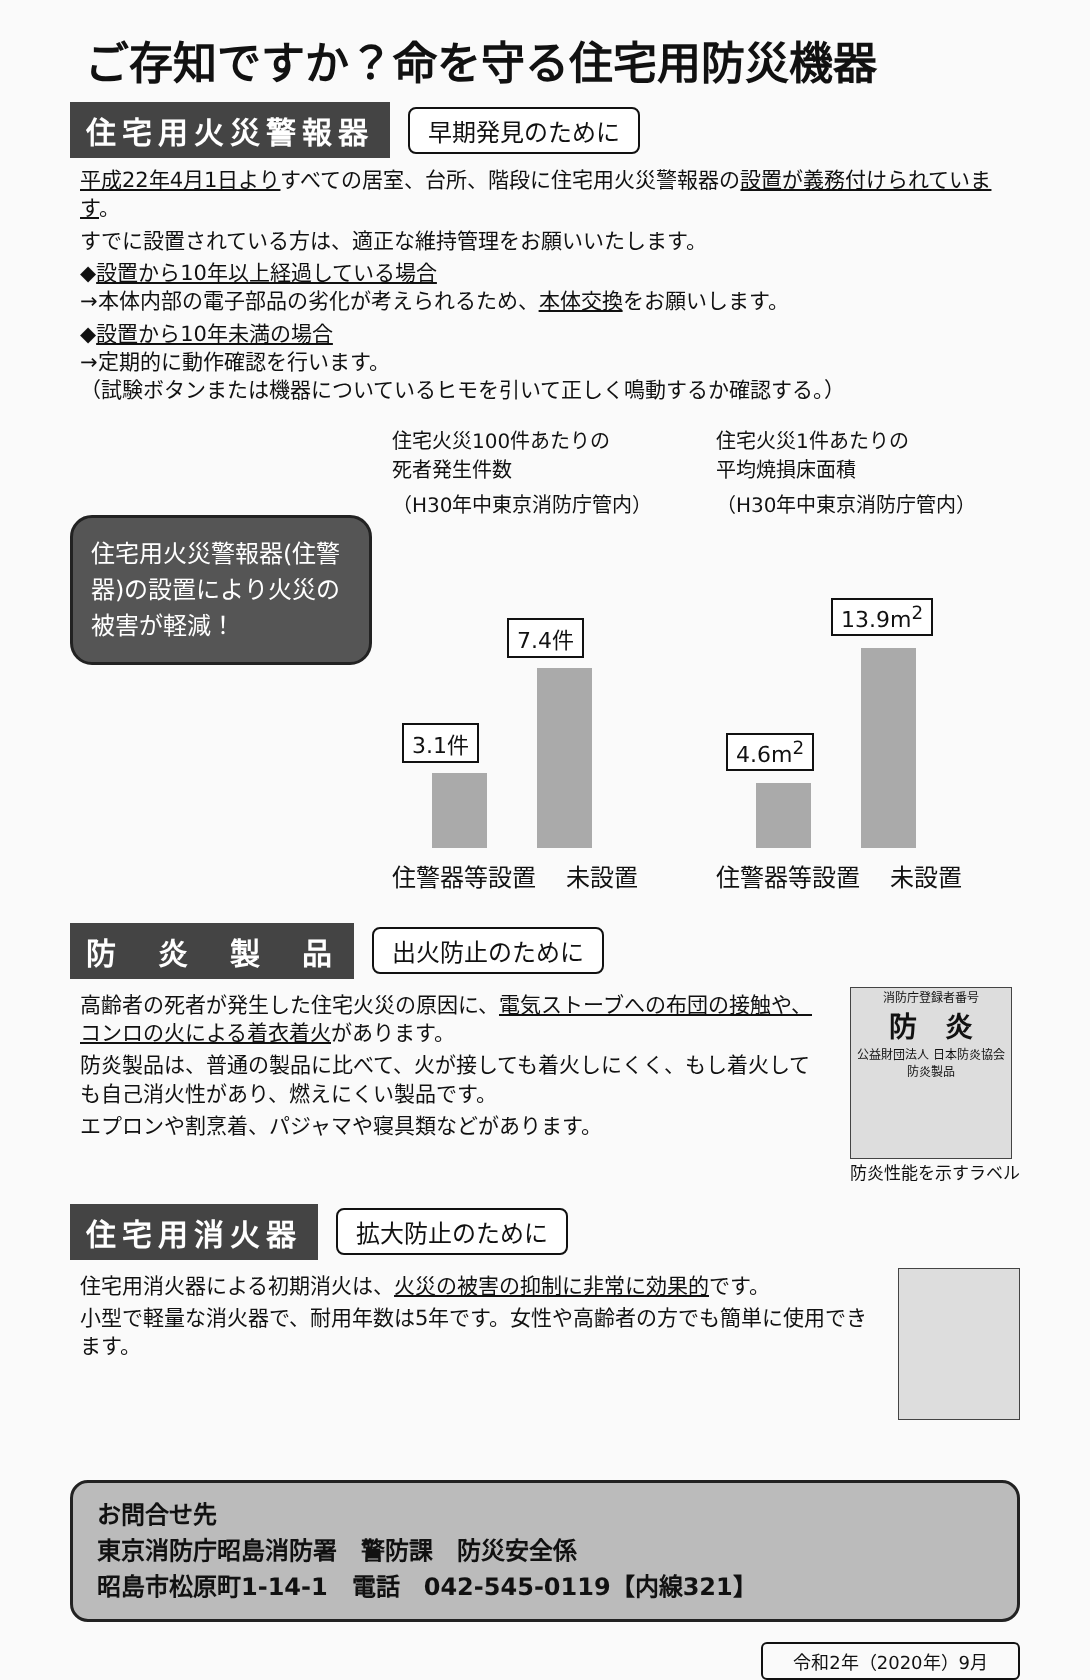ご存知ですか？命を守る住宅用防災機器
住宅用火災警報器
早期発見のために
平成22年4月1日よりすべての居室、台所、階段に住宅用火災警報器の設置が義務付けられています。
すでに設置されている方は、適正な維持管理をお願いいたします。
◆設置から10年以上経過している場合
→本体内部の電子部品の劣化が考えられるため、本体交換をお願いします。
◆設置から10年未満の場合
→定期的に動作確認を行います。
（試験ボタンまたは機器についているヒモを引いて正しく鳴動するか確認する。）
住宅用火災警報器(住警器)の設置により火災の被害が軽減！
住宅火災100件あたりの
死者発生件数
（H30年中東京消防庁管内）
3.1件
7.4件
住警器等設置 未設置
住宅火災1件あたりの
平均焼損床面積
（H30年中東京消防庁管内）
4.6m<sup>2</sup>
13.9m<sup>2</sup>
住警器等設置 未設置
防　炎　製　品
出火防止のために
高齢者の死者が発生した住宅火災の原因に、電気ストーブへの布団の接触や、コンロの火による着衣着火があります。
防炎製品は、普通の製品に比べて、火が接しても着火しにくく、もし着火しても自己消火性があり、燃えにくい製品です。
エプロンや割烹着、パジャマや寝具類などがあります。
消防庁登録者番号
防　炎
公益財団法人 日本防炎協会
防炎製品
防炎性能を示すラベル
住宅用消火器
拡大防止のために
住宅用消火器による初期消火は、火災の被害の抑制に非常に効果的です。
小型で軽量な消火器で、耐用年数は5年です。女性や高齢者の方でも簡単に使用できます。
お問合せ先
東京消防庁昭島消防署　警防課　防災安全係
昭島市松原町1-14-1　電話　042-545-0119【内線321】
令和2年（2020年）9月